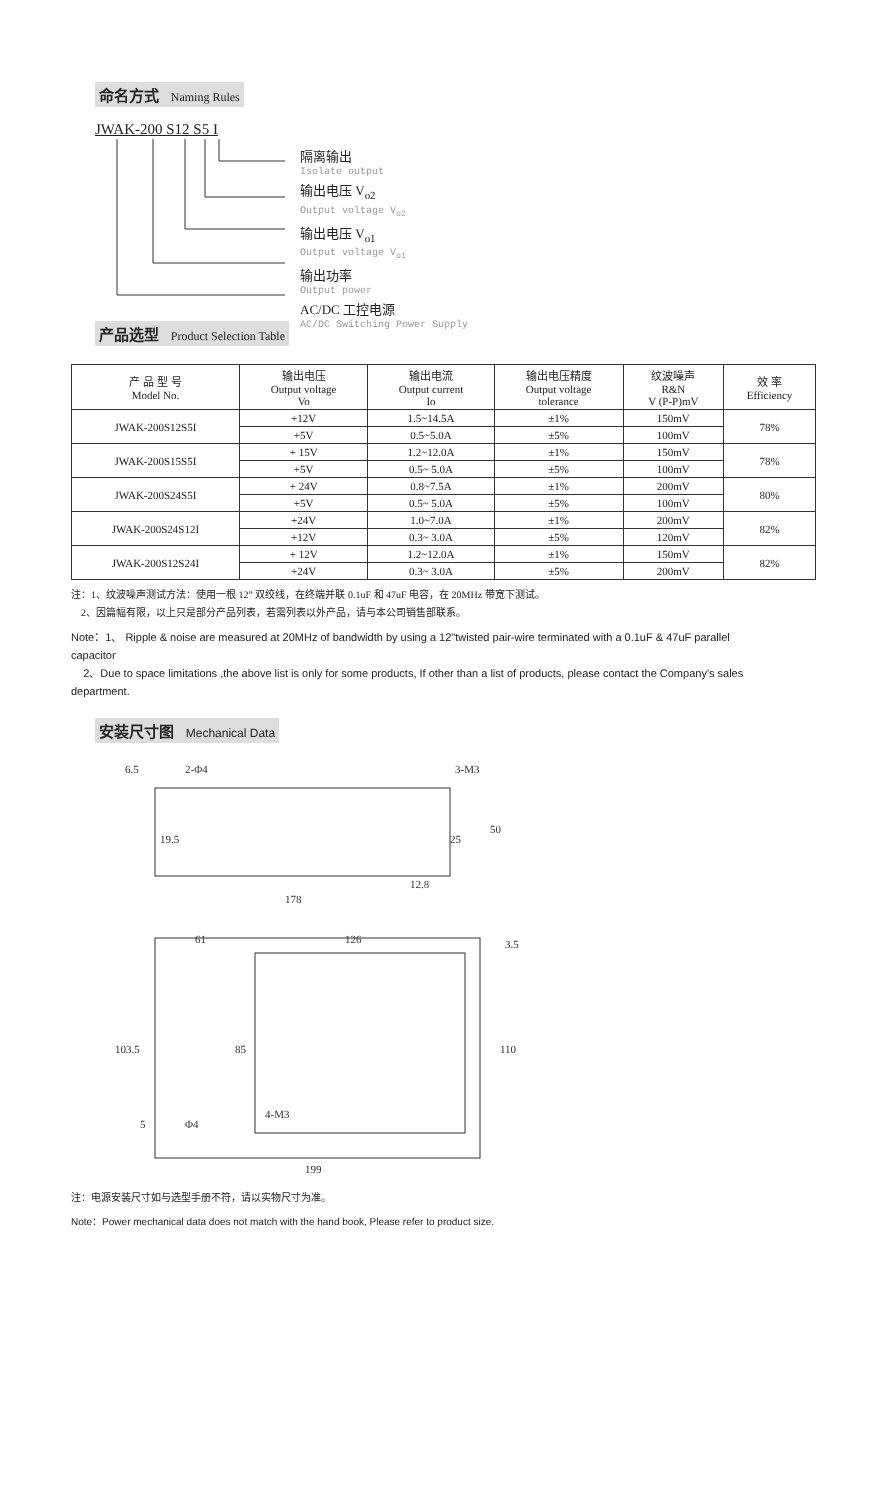命名方式 Naming Rules
JWAK-200 S12 S5 I
隔离输出
Isolate output
输出电压 V<sub>o2</sub>
Output voltage V<sub>o2</sub>
输出电压 V<sub>o1</sub>
Output voltage V<sub>o1</sub>
输出功率
Output power
AC/DC 工控电源
AC/DC Switching Power Supply
产品选型 Product Selection Table
| 产 品 型 号 Model No. | 输出电压 Output voltage Vo | 输出电流 Output current Io | 输出电压精度 Output voltage tolerance | 纹波噪声 R&N V (P-P)mV | 效 率 Efficiency |
| --- | --- | --- | --- | --- | --- |
| JWAK-200S12S5I | +12V | 1.5~14.5A | ±1% | 150mV | 78% |
| | +5V | 0.5~5.0A | ±5% | 100mV | |
| JWAK-200S15S5I | + 15V | 1.2~12.0A | ±1% | 150mV | 78% |
| | +5V | 0.5~ 5.0A | ±5% | 100mV | |
| JWAK-200S24S5I | + 24V | 0.8~7.5A | ±1% | 200mV | 80% |
| | +5V | 0.5~ 5.0A | ±5% | 100mV | |
| JWAK-200S24S12I | +24V | 1.0~7.0A | ±1% | 200mV | 82% |
| | +12V | 0.3~ 3.0A | ±5% | 120mV | |
| JWAK-200S12S24I | + 12V | 1.2~12.0A | ±1% | 150mV | 82% |
| | +24V | 0.3~ 3.0A | ±5% | 200mV | |
注：1、纹波噪声测试方法：使用一根 12” 双绞线，在终端并联 0.1uF 和 47uF 电容，在 20MHz 带宽下测试。
2、因篇幅有限，以上只是部分产品列表，若需列表以外产品，请与本公司销售部联系。
Note：1、 Ripple & noise are measured at 20MHz of bandwidth by using a 12"twisted pair-wire terminated with a 0.1uF & 47uF parallel capacitor
2、Due to space limitations ,the above list is only for some products, If other than a list of products, please contact the Company's sales department.
安装尺寸图 Mechanical Data
6.5
2-Φ4
3-M3
50
25
19.5
12.8
178
61
126
3.5
103.5
85
110
4-M3
5
Φ4
199
注：电源安装尺寸如与选型手册不符，请以实物尺寸为准。
Note：Power mechanical data does not match with the hand book, Please refer to product size.